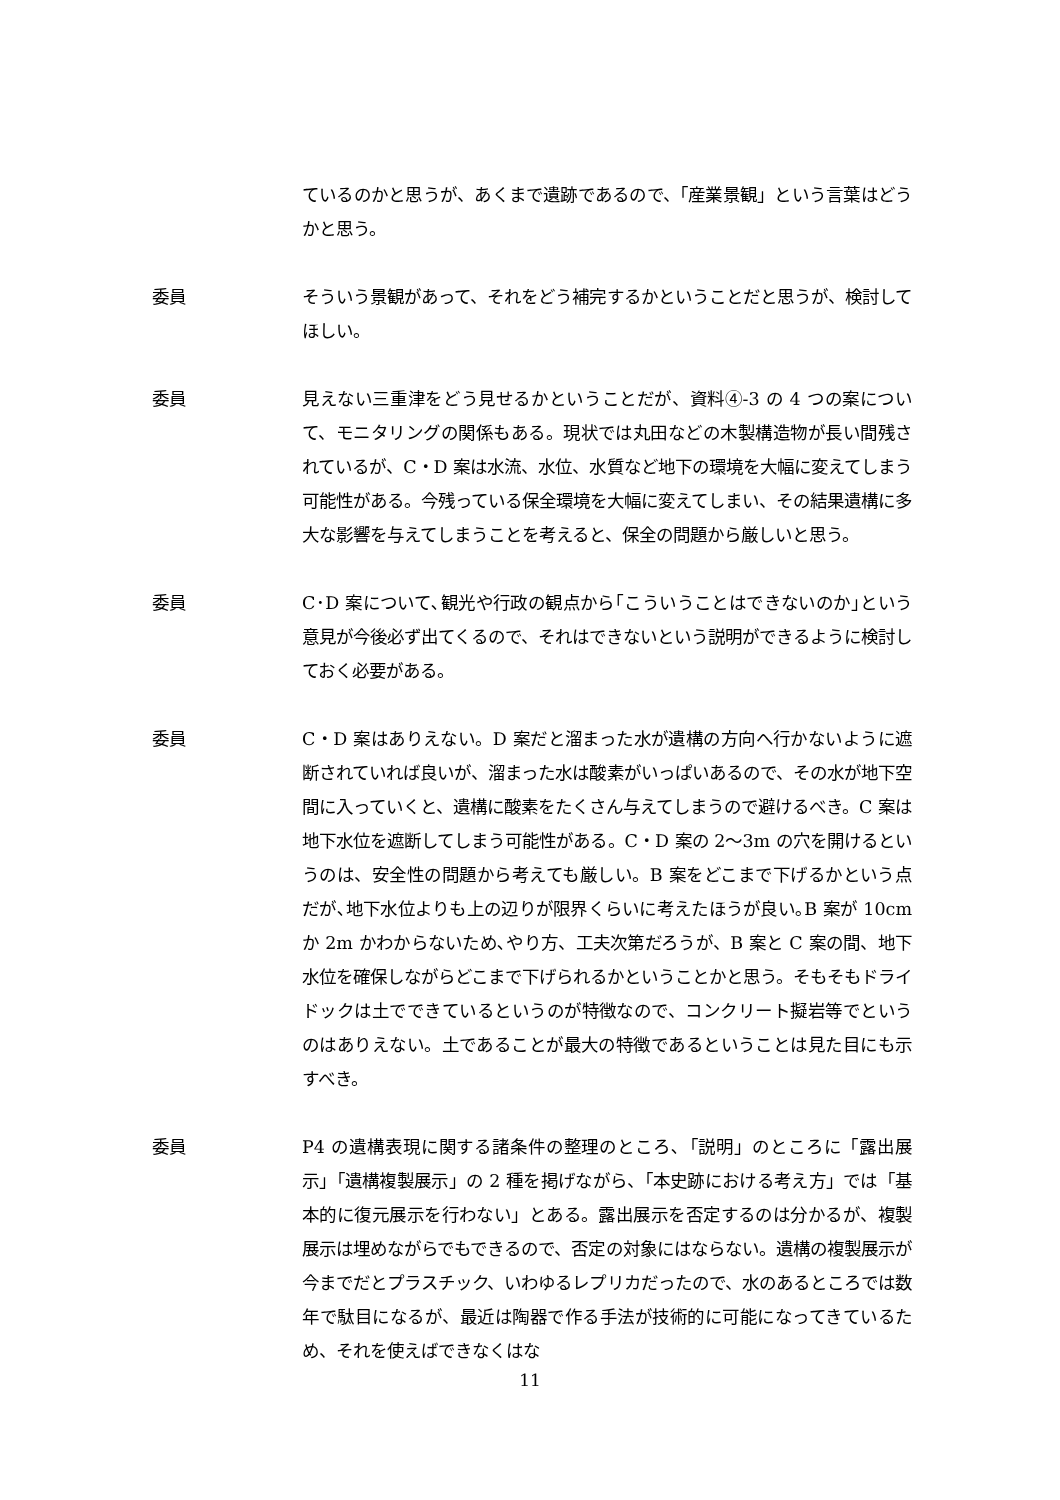ているのかと思うが、あくまで遺跡であるので、「産業景観」という言葉はどうかと思う。
委員 そういう景観があって、それをどう補完するかということだと思うが、検討してほしい。
委員 見えない三重津をどう見せるかということだが、資料④-3 の 4 つの案について、モニタリングの関係もある。現状では丸田などの木製構造物が長い間残されているが、C・D 案は水流、水位、水質など地下の環境を大幅に変えてしまう可能性がある。今残っている保全環境を大幅に変えてしまい、その結果遺構に多大な影響を与えてしまうことを考えると、保全の問題から厳しいと思う。
委員 C･D 案について､観光や行政の観点から｢こういうことはできないのか｣という意見が今後必ず出てくるので、それはできないという説明ができるように検討しておく必要がある。
委員 C・D 案はありえない。D 案だと溜まった水が遺構の方向へ行かないように遮断されていれば良いが、溜まった水は酸素がいっぱいあるので、その水が地下空間に入っていくと、遺構に酸素をたくさん与えてしまうので避けるべき。C 案は地下水位を遮断してしまう可能性がある。C・D 案の 2～3m の穴を開けるというのは、安全性の問題から考えても厳しい。B 案をどこまで下げるかという点だが､地下水位よりも上の辺りが限界くらいに考えたほうが良い｡B 案が 10cm か 2m かわからないため､やり方、工夫次第だろうが、B 案と C 案の間、地下水位を確保しながらどこまで下げられるかということかと思う。そもそもドライドックは土でできているというのが特徴なので、コンクリート擬岩等でというのはありえない。土であることが最大の特徴であるということは見た目にも示すべき。
委員 P4 の遺構表現に関する諸条件の整理のところ､「説明」のところに「露出展示」「遺構複製展示」の 2 種を掲げながら、「本史跡における考え方」では「基本的に復元展示を行わない」とある。露出展示を否定するのは分かるが、複製展示は埋めながらでもできるので、否定の対象にはならない。遺構の複製展示が今までだとプラスチック、いわゆるレプリカだったので、水のあるところでは数年で駄目になるが、最近は陶器で作る手法が技術的に可能になってきているため、それを使えばできなくはな
11